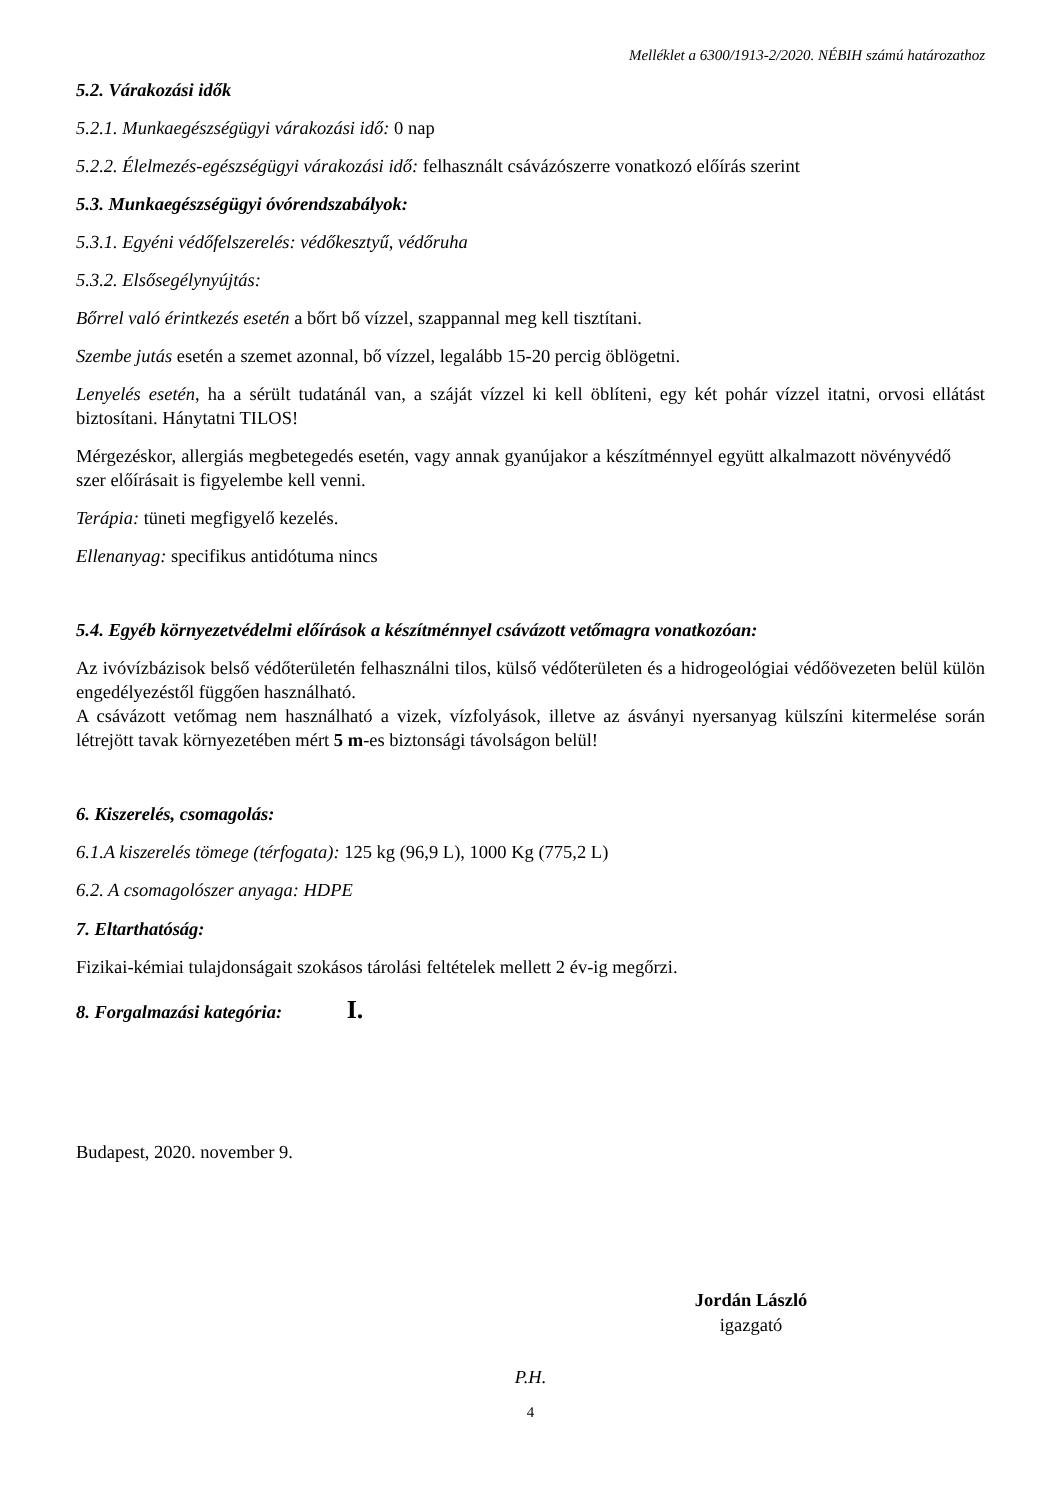Melléklet a 6300/1913-2/2020. NÉBIH számú határozathoz
5.2. Várakozási idők
5.2.1. Munkaegészségügyi várakozási idő: 0 nap
5.2.2. Élelmezés-egészségügyi várakozási idő: felhasznált csávázószerre vonatkozó előírás szerint
5.3. Munkaegészségügyi óvórendszabályok:
5.3.1. Egyéni védőfelszerelés: védőkesztyű, védőruha
5.3.2. Elsősegélynyújtás:
Bőrrel való érintkezés esetén a bőrt bő vízzel, szappannal meg kell tisztítani.
Szembe jutás esetén a szemet azonnal, bő vízzel, legalább 15-20 percig öblögetni.
Lenyelés esetén, ha a sérült tudatánál van, a száját vízzel ki kell öblíteni, egy két pohár vízzel itatni, orvosi ellátást biztosítani. Hánytatni TILOS!
Mérgezéskor, allergiás megbetegedés esetén, vagy annak gyanújakor a készítménnyel együtt alkalmazott növényvédő szer előírásait is figyelembe kell venni.
Terápia: tüneti megfigyelő kezelés.
Ellenanyag: specifikus antidótuma nincs
5.4. Egyéb környezetvédelmi előírások a készítménnyel csávázott vetőmagra vonatkozóan:
Az ivóvízbázisok belső védőterületén felhasználni tilos, külső védőterületen és a hidrogeológiai védőövezeten belül külön engedélyezéstől függően használható.
A csávázott vetőmag nem használható a vizek, vízfolyások, illetve az ásványi nyersanyag külszíni kitermelése során létrejött tavak környezetében mért 5 m-es biztonsági távolságon belül!
6. Kiszerelés, csomagolás:
6.1.A kiszerelés tömege (térfogata): 125 kg (96,9 L), 1000 Kg (775,2 L)
6.2. A csomagolószer anyaga: HDPE
7. Eltarthatóság:
Fizikai-kémiai tulajdonságait szokásos tárolási feltételek mellett 2 év-ig megőrzi.
8. Forgalmazási kategória: I.
Budapest, 2020. november 9.
Jordán László
igazgató
P.H.
4